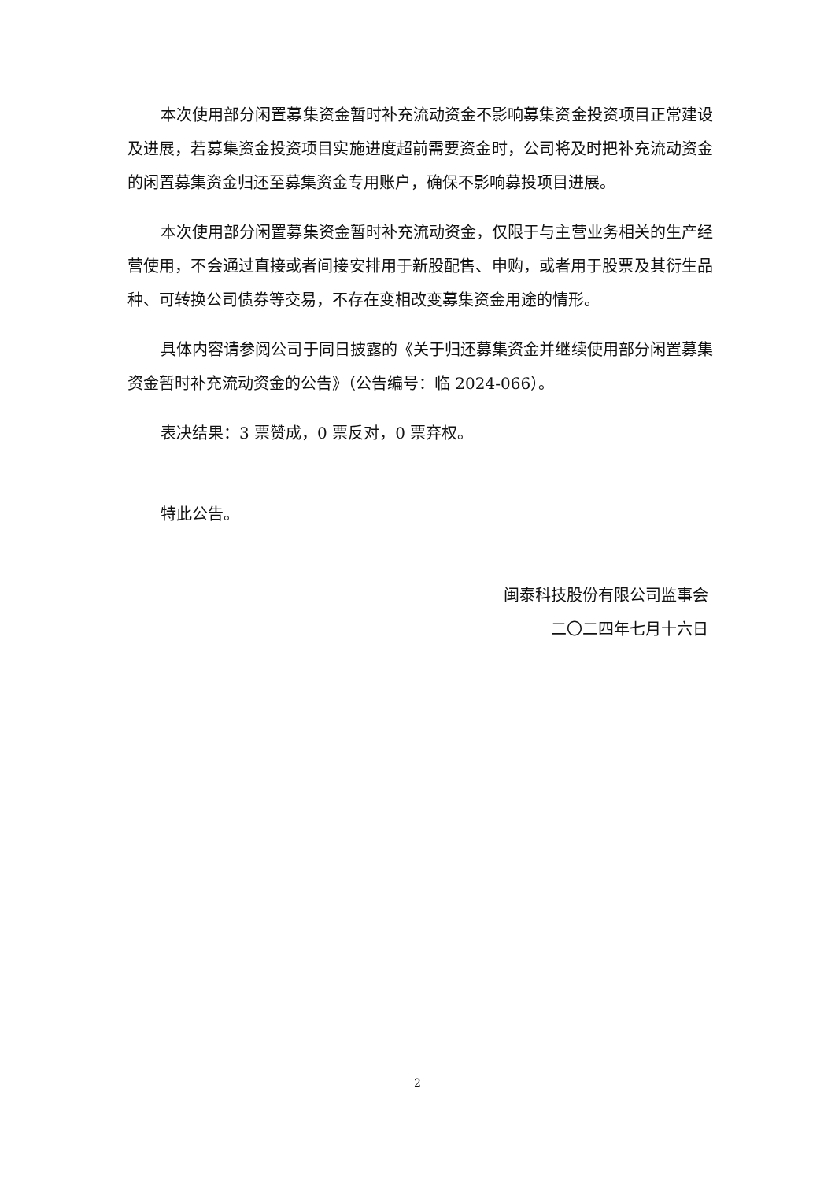本次使用部分闲置募集资金暂时补充流动资金不影响募集资金投资项目正常建设及进展，若募集资金投资项目实施进度超前需要资金时，公司将及时把补充流动资金的闲置募集资金归还至募集资金专用账户，确保不影响募投项目进展。
本次使用部分闲置募集资金暂时补充流动资金，仅限于与主营业务相关的生产经营使用，不会通过直接或者间接安排用于新股配售、申购，或者用于股票及其衍生品种、可转换公司债券等交易，不存在变相改变募集资金用途的情形。
具体内容请参阅公司于同日披露的《关于归还募集资金并继续使用部分闲置募集资金暂时补充流动资金的公告》（公告编号：临 2024-066）。
表决结果：3 票赞成，0 票反对，0 票弃权。
特此公告。
闽泰科技股份有限公司监事会
二〇二四年七月十六日
2